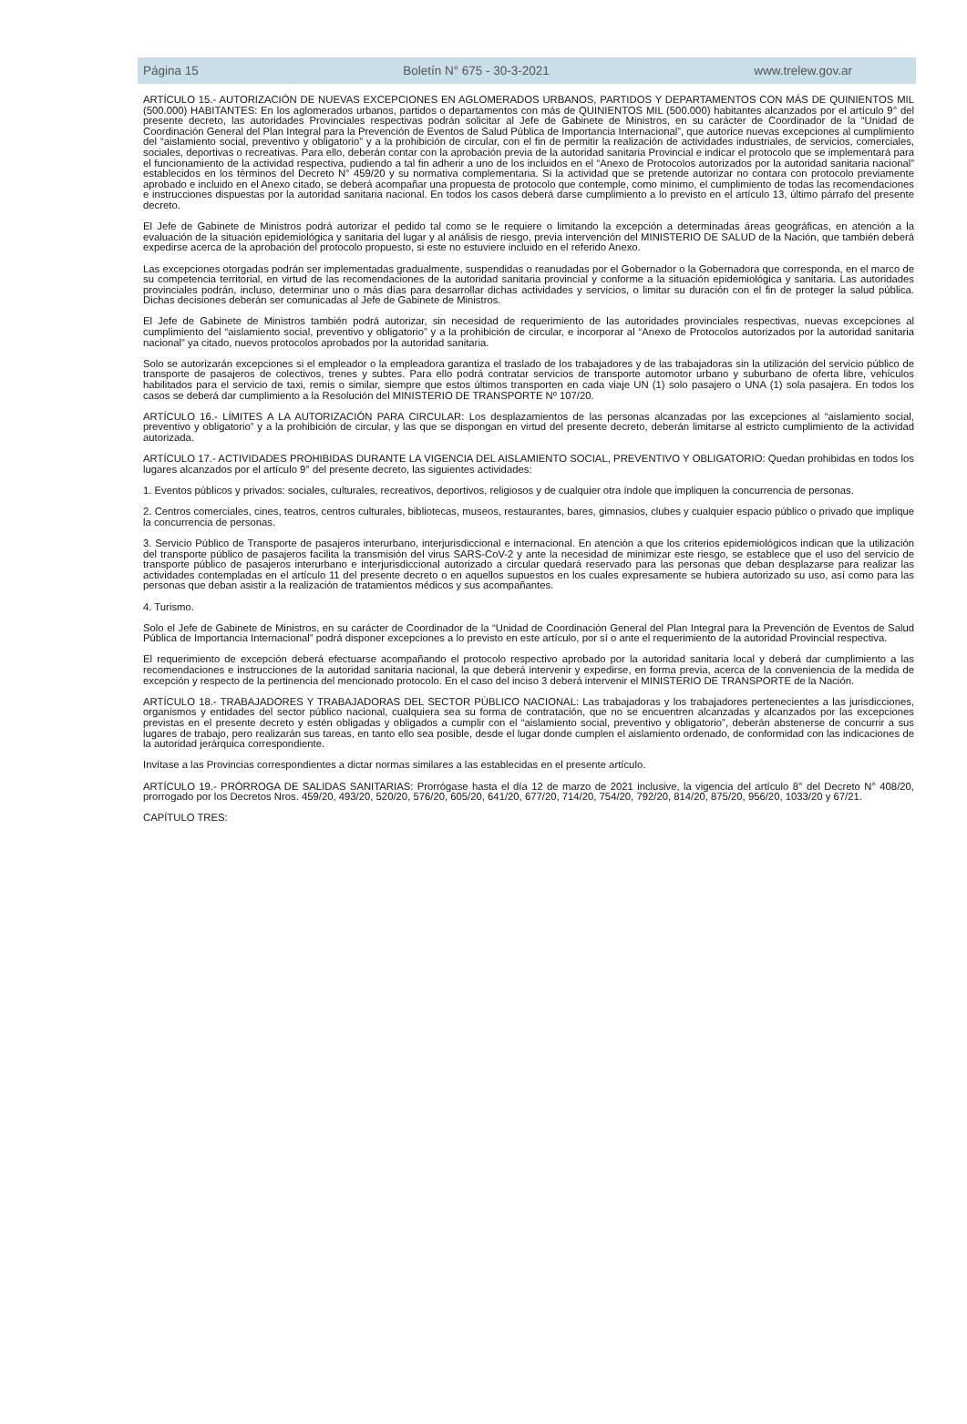Página 15 Boletín N° 675 - 30-3-2021 www.trelew.gov.ar
ARTÍCULO 15.- AUTORIZACIÓN DE NUEVAS EXCEPCIONES EN AGLOMERADOS URBANOS, PARTIDOS Y DEPARTAMENTOS CON MÁS DE QUINIENTOS MIL (500.000) HABITANTES: En los aglomerados urbanos, partidos o departamentos con más de QUINIENTOS MIL (500.000) habitantes alcanzados por el artículo 9° del presente decreto, las autoridades Provinciales respectivas podrán solicitar al Jefe de Gabinete de Ministros, en su carácter de Coordinador de la “Unidad de Coordinación General del Plan Integral para la Prevención de Eventos de Salud Pública de Importancia Internacional”, que autorice nuevas excepciones al cumplimiento del “aislamiento social, preventivo y obligatorio” y a la prohibición de circular, con el fin de permitir la realización de actividades industriales, de servicios, comerciales, sociales, deportivas o recreativas. Para ello, deberán contar con la aprobación previa de la autoridad sanitaria Provincial e indicar el protocolo que se implementará para el funcionamiento de la actividad respectiva, pudiendo a tal fin adherir a uno de los incluidos en el “Anexo de Protocolos autorizados por la autoridad sanitaria nacional” establecidos en los términos del Decreto N° 459/20 y su normativa complementaria. Si la actividad que se pretende autorizar no contara con protocolo previamente aprobado e incluido en el Anexo citado, se deberá acompañar una propuesta de protocolo que contemple, como mínimo, el cumplimiento de todas las recomendaciones e instrucciones dispuestas por la autoridad sanitaria nacional. En todos los casos deberá darse cumplimiento a lo previsto en el artículo 13, último párrafo del presente decreto.
El Jefe de Gabinete de Ministros podrá autorizar el pedido tal como se le requiere o limitando la excepción a determinadas áreas geográficas, en atención a la evaluación de la situación epidemiológica y sanitaria del lugar y al análisis de riesgo, previa intervención del MINISTERIO DE SALUD de la Nación, que también deberá expedirse acerca de la aprobación del protocolo propuesto, si este no estuviere incluido en el referido Anexo.
Las excepciones otorgadas podrán ser implementadas gradualmente, suspendidas o reanudadas por el Gobernador o la Gobernadora que corresponda, en el marco de su competencia territorial, en virtud de las recomendaciones de la autoridad sanitaria provincial y conforme a la situación epidemiológica y sanitaria. Las autoridades provinciales podrán, incluso, determinar uno o más días para desarrollar dichas actividades y servicios, o limitar su duración con el fin de proteger la salud pública. Dichas decisiones deberán ser comunicadas al Jefe de Gabinete de Ministros.
El Jefe de Gabinete de Ministros también podrá autorizar, sin necesidad de requerimiento de las autoridades provinciales respectivas, nuevas excepciones al cumplimiento del “aislamiento social, preventivo y obligatorio” y a la prohibición de circular, e incorporar al “Anexo de Protocolos autorizados por la autoridad sanitaria nacional” ya citado, nuevos protocolos aprobados por la autoridad sanitaria.
Solo se autorizarán excepciones si el empleador o la empleadora garantiza el traslado de los trabajadores y de las trabajadoras sin la utilización del servicio público de transporte de pasajeros de colectivos, trenes y subtes. Para ello podrá contratar servicios de transporte automotor urbano y suburbano de oferta libre, vehículos habilitados para el servicio de taxi, remis o similar, siempre que estos últimos transporten en cada viaje UN (1) solo pasajero o UNA (1) sola pasajera. En todos los casos se deberá dar cumplimiento a la Resolución del MINISTERIO DE TRANSPORTE Nº 107/20.
ARTÍCULO 16.- LÍMITES A LA AUTORIZACIÓN PARA CIRCULAR: Los desplazamientos de las personas alcanzadas por las excepciones al “aislamiento social, preventivo y obligatorio” y a la prohibición de circular, y las que se dispongan en virtud del presente decreto, deberán limitarse al estricto cumplimiento de la actividad autorizada.
ARTÍCULO 17.- ACTIVIDADES PROHIBIDAS DURANTE LA VIGENCIA DEL AISLAMIENTO SOCIAL, PREVENTIVO Y OBLIGATORIO: Quedan prohibidas en todos los lugares alcanzados por el artículo 9° del presente decreto, las siguientes actividades:
1. Eventos públicos y privados: sociales, culturales, recreativos, deportivos, religiosos y de cualquier otra índole que impliquen la concurrencia de personas.
2. Centros comerciales, cines, teatros, centros culturales, bibliotecas, museos, restaurantes, bares, gimnasios, clubes y cualquier espacio público o privado que implique la concurrencia de personas.
3. Servicio Público de Transporte de pasajeros interurbano, interjurisdiccional e internacional. En atención a que los criterios epidemiológicos indican que la utilización del transporte público de pasajeros facilita la transmisión del virus SARS-CoV-2 y ante la necesidad de minimizar este riesgo, se establece que el uso del servicio de transporte público de pasajeros interurbano e interjurisdiccional autorizado a circular quedará reservado para las personas que deban desplazarse para realizar las actividades contempladas en el artículo 11 del presente decreto o en aquellos supuestos en los cuales expresamente se hubiera autorizado su uso, así como para las personas que deban asistir a la realización de tratamientos médicos y sus acompañantes.
4. Turismo.
Solo el Jefe de Gabinete de Ministros, en su carácter de Coordinador de la “Unidad de Coordinación General del Plan Integral para la Prevención de Eventos de Salud Pública de Importancia Internacional” podrá disponer excepciones a lo previsto en este artículo, por sí o ante el requerimiento de la autoridad Provincial respectiva.
El requerimiento de excepción deberá efectuarse acompañando el protocolo respectivo aprobado por la autoridad sanitaria local y deberá dar cumplimiento a las recomendaciones e instrucciones de la autoridad sanitaria nacional, la que deberá intervenir y expedirse, en forma previa, acerca de la conveniencia de la medida de excepción y respecto de la pertinencia del mencionado protocolo. En el caso del inciso 3 deberá intervenir el MINISTERIO DE TRANSPORTE de la Nación.
ARTÍCULO 18.- TRABAJADORES Y TRABAJADORAS DEL SECTOR PÚBLICO NACIONAL: Las trabajadoras y los trabajadores pertenecientes a las jurisdicciones, organismos y entidades del sector público nacional, cualquiera sea su forma de contratación, que no se encuentren alcanzadas y alcanzados por las excepciones previstas en el presente decreto y estén obligadas y obligados a cumplir con el “aislamiento social, preventivo y obligatorio”, deberán abstenerse de concurrir a sus lugares de trabajo, pero realizarán sus tareas, en tanto ello sea posible, desde el lugar donde cumplen el aislamiento ordenado, de conformidad con las indicaciones de la autoridad jerárquica correspondiente.
Invítase a las Provincias correspondientes a dictar normas similares a las establecidas en el presente artículo.
ARTÍCULO 19.- PRÓRROGA DE SALIDAS SANITARIAS: Prorrógase hasta el día 12 de marzo de 2021 inclusive, la vigencia del artículo 8° del Decreto N° 408/20, prorrogado por los Decretos Nros. 459/20, 493/20, 520/20, 576/20, 605/20, 641/20, 677/20, 714/20, 754/20, 792/20, 814/20, 875/20, 956/20, 1033/20 y 67/21.
CAPÍTULO TRES: